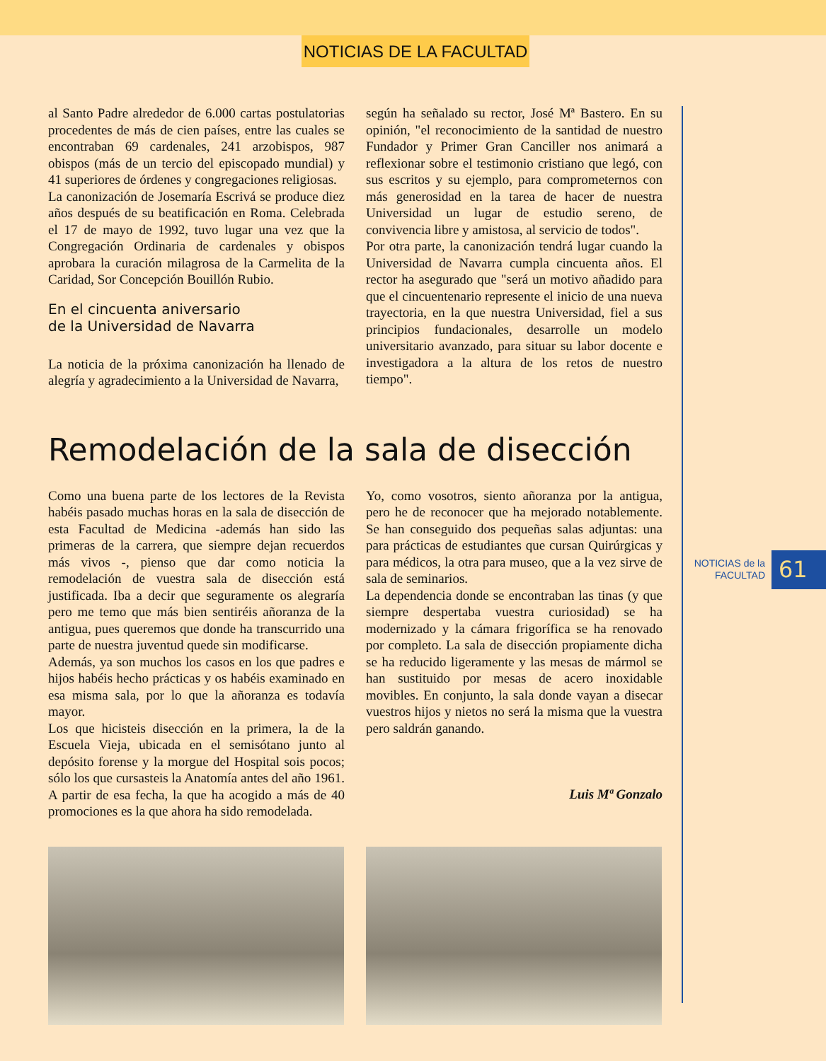NOTICIAS DE LA FACULTAD
al Santo Padre alrededor de 6.000 cartas postulatorias procedentes de más de cien países, entre las cuales se encontraban 69 cardenales, 241 arzobispos, 987 obispos (más de un tercio del episcopado mundial) y 41 superiores de órdenes y congregaciones religiosas.
La canonización de Josemaría Escrivá se produce diez años después de su beatificación en Roma. Celebrada el 17 de mayo de 1992, tuvo lugar una vez que la Congregación Ordinaria de cardenales y obispos aprobara la curación milagrosa de la Carmelita de la Caridad, Sor Concepción Bouillón Rubio.
En el cincuenta aniversario
de la Universidad de Navarra
La noticia de la próxima canonización ha llenado de alegría y agradecimiento a la Universidad de Navarra,
según ha señalado su rector, José Mª Bastero. En su opinión, "el reconocimiento de la santidad de nuestro Fundador y Primer Gran Canciller nos animará a reflexionar sobre el testimonio cristiano que legó, con sus escritos y su ejemplo, para comprometernos con más generosidad en la tarea de hacer de nuestra Universidad un lugar de estudio sereno, de convivencia libre y amistosa, al servicio de todos".
Por otra parte, la canonización tendrá lugar cuando la Universidad de Navarra cumpla cincuenta años. El rector ha asegurado que "será un motivo añadido para que el cincuentenario represente el inicio de una nueva trayectoria, en la que nuestra Universidad, fiel a sus principios fundacionales, desarrolle un modelo universitario avanzado, para situar su labor docente e investigadora a la altura de los retos de nuestro tiempo".
Remodelación de la sala de disección
Como una buena parte de los lectores de la Revista habéis pasado muchas horas en la sala de disección de esta Facultad de Medicina -además han sido las primeras de la carrera, que siempre dejan recuerdos más vivos -, pienso que dar como noticia la remodelación de vuestra sala de disección está justificada. Iba a decir que seguramente os alegraría pero me temo que más bien sentiréis añoranza de la antigua, pues queremos que donde ha transcurrido una parte de nuestra juventud quede sin modificarse.
Además, ya son muchos los casos en los que padres e hijos habéis hecho prácticas y os habéis examinado en esa misma sala, por lo que la añoranza es todavía mayor.
Los que hicisteis disección en la primera, la de la Escuela Vieja, ubicada en el semisótano junto al depósito forense y la morgue del Hospital sois pocos; sólo los que cursasteis la Anatomía antes del año 1961. A partir de esa fecha, la que ha acogido a más de 40 promociones es la que ahora ha sido remodelada.
Yo, como vosotros, siento añoranza por la antigua, pero he de reconocer que ha mejorado notablemente. Se han conseguido dos pequeñas salas adjuntas: una para prácticas de estudiantes que cursan Quirúrgicas y para médicos, la otra para museo, que a la vez sirve de sala de seminarios.
La dependencia donde se encontraban las tinas (y que siempre despertaba vuestra curiosidad) se ha modernizado y la cámara frigorífica se ha renovado por completo. La sala de disección propiamente dicha se ha reducido ligeramente y las mesas de mármol se han sustituido por mesas de acero inoxidable movibles. En conjunto, la sala donde vayan a disecar vuestros hijos y nietos no será la misma que la vuestra pero saldrán ganando.
Luis Mª Gonzalo
NOTICIAS de la FACULTAD
61